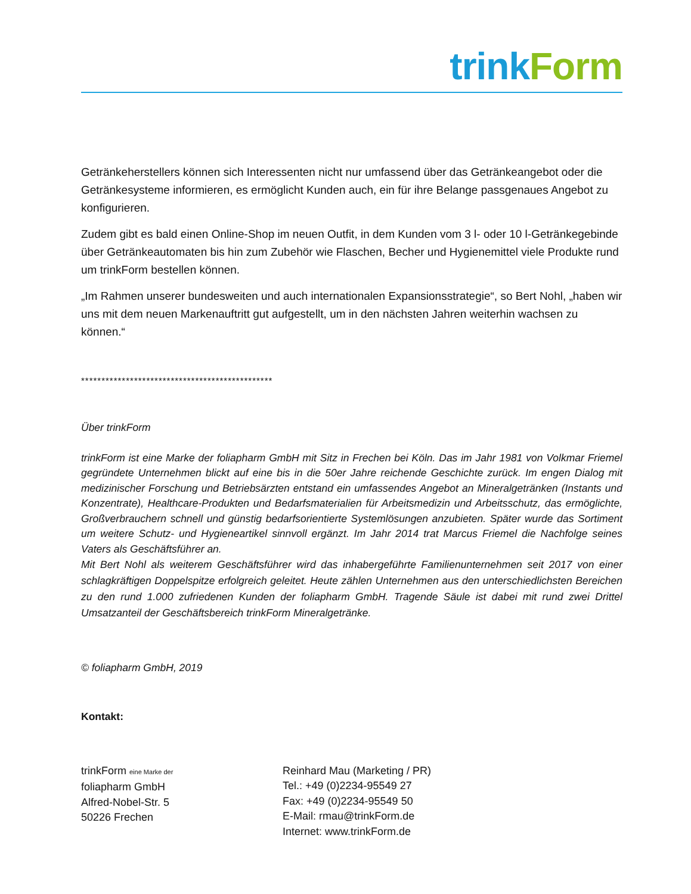trink Form
Getränkeherstellers können sich Interessenten nicht nur umfassend über das Getränkeangebot oder die Getränkesysteme informieren, es ermöglicht Kunden auch, ein für ihre Belange passgenaues Angebot zu konfigurieren.
Zudem gibt es bald einen Online-Shop im neuen Outfit, in dem Kunden vom 3 l- oder 10 l-Getränkegebinde über Getränkeautomaten bis hin zum Zubehör wie Flaschen, Becher und Hygienemittel viele Produkte rund um trinkForm bestellen können.
„Im Rahmen unserer bundesweiten und auch internationalen Expansionsstrategie“, so Bert Nohl, „haben wir uns mit dem neuen Markenauftritt gut aufgestellt, um in den nächsten Jahren weiterhin wachsen zu können.“
***********************************************
Über trinkForm
trinkForm ist eine Marke der foliapharm GmbH mit Sitz in Frechen bei Köln. Das im Jahr 1981 von Volkmar Friemel gegründete Unternehmen blickt auf eine bis in die 50er Jahre reichende Geschichte zurück. Im engen Dialog mit medizinischer Forschung und Betriebsärzten entstand ein umfassendes Angebot an Mineralgetränken (Instants und Konzentrate), Healthcare-Produkten und Bedarfsmaterialien für Arbeitsmedizin und Arbeitsschutz, das ermöglichte, Großverbrauchern schnell und günstig bedarfsorientierte Systemlösungen anzubieten. Später wurde das Sortiment um weitere Schutz- und Hygieneartikel sinnvoll ergänzt. Im Jahr 2014 trat Marcus Friemel die Nachfolge seines Vaters als Geschäftsführer an.
Mit Bert Nohl als weiterem Geschäftsführer wird das inhabergeführte Familienunternehmen seit 2017 von einer schlagkräftigen Doppelspitze erfolgreich geleitet. Heute zählen Unternehmen aus den unterschiedlichsten Bereichen zu den rund 1.000 zufriedenen Kunden der foliapharm GmbH. Tragende Säule ist dabei mit rund zwei Drittel Umsatzanteil der Geschäftsbereich trinkForm Mineralgetränke.
© foliapharm GmbH, 2019
Kontakt:
trinkForm eine Marke der
foliapharm GmbH
Alfred-Nobel-Str. 5
50226 Frechen
Reinhard Mau (Marketing / PR)
Tel.: +49 (0)2234-95549 27
Fax: +49 (0)2234-95549 50
E-Mail: rmau@trinkForm.de
Internet: www.trinkForm.de